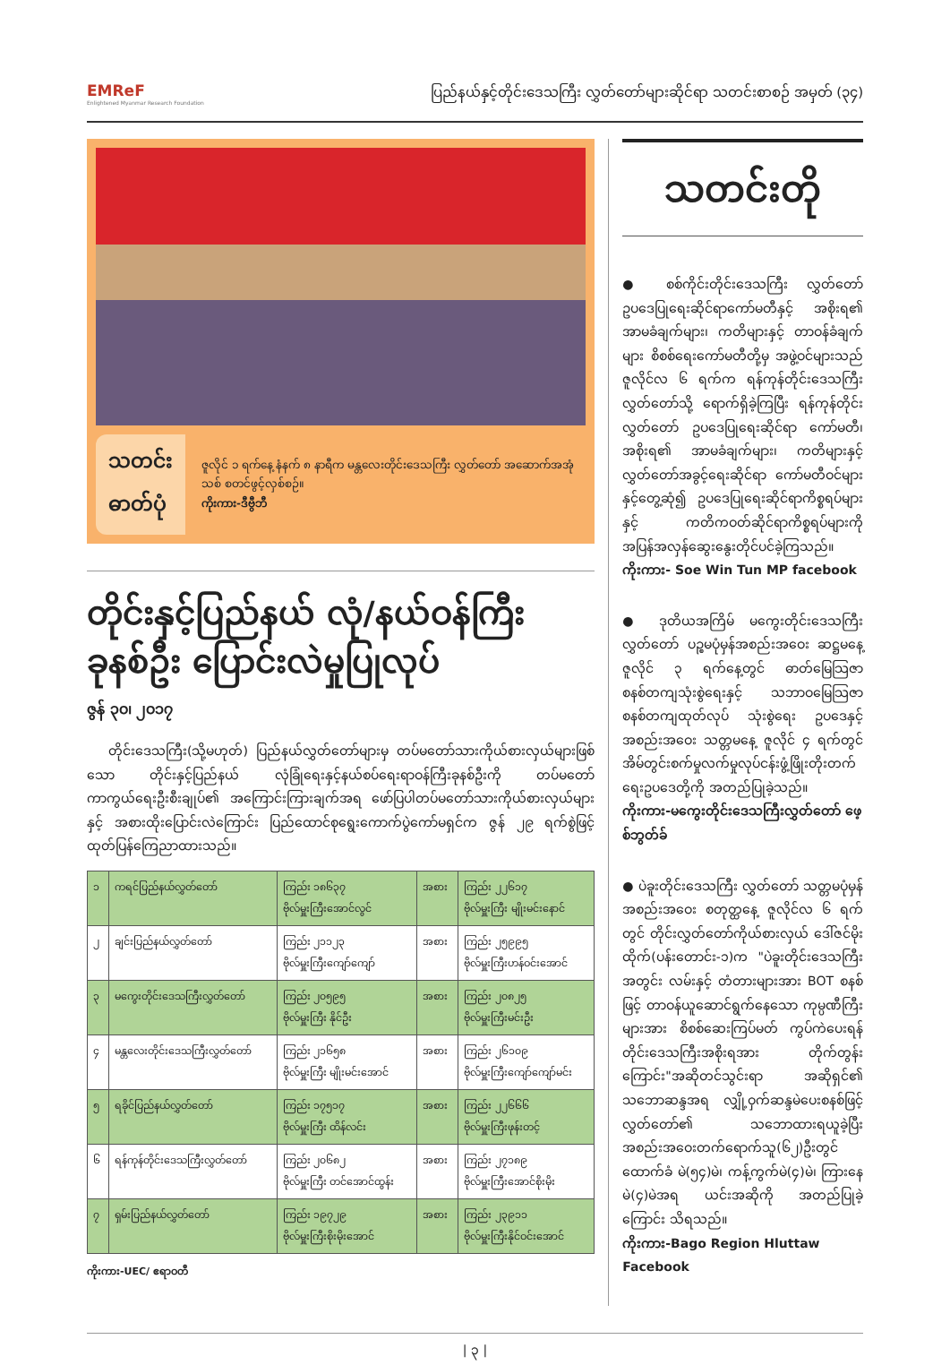EMReF
Enlightened Myanmar Research Foundation
ပြည်နယ်နှင့်တိုင်းဒေသကြီး လွှတ်တော်များဆိုင်ရာ သတင်းစာစဉ် အမှတ် (၃၄)
သတင်း
ဓာတ်ပုံ
ဇူလိုင် ၁ ရက်နေ့ နံနက် ၈ နာရီက မန္တလေးတိုင်းဒေသကြီး လွှတ်တော် အဆောက်အအုံသစ် စတင်ဖွင့်လှစ်စဉ်။
ကိုးကား-ဒီဗွီဘီ
တိုင်းနှင့်ပြည်နယ် လုံ/နယ်ဝန်ကြီး ခုနစ်ဦး ပြောင်းလဲမှုပြုလုပ်
ဇွန် ၃၀၊ ၂၀၁၇
တိုင်းဒေသကြီး(သို့မဟုတ်) ပြည်နယ်လွှတ်တော်များမှ တပ်မတော်သားကိုယ်စားလှယ်များဖြစ်သော တိုင်းနှင့်ပြည်နယ် လုံခြုံရေးနှင့်နယ်စပ်ရေးရာဝန်ကြီးခုနစ်ဦးကို တပ်မတော်ကာကွယ်ရေးဦးစီးချုပ်၏ အကြောင်းကြားချက်အရ ဖော်ပြပါတပ်မတော်သားကိုယ်စားလှယ်များနှင့် အစားထိုးပြောင်းလဲကြောင်း ပြည်ထောင်စုရွေးကောက်ပွဲကော်မရှင်က ဇွန် ၂၉ ရက်စွဲဖြင့် ထုတ်ပြန်ကြေညာထားသည်။
| ၁ | ကရင်ပြည်နယ်လွှတ်တော် | ကြည်း ၁၈၆၃၇ ဗိုလ်မှူးကြီးအောင်လွင် | အစား | ကြည်း ၂၂၆၁၇ ဗိုလ်မှူးကြီး မျိုးမင်းနောင် |
| ၂ | ချင်းပြည်နယ်လွှတ်တော် | ကြည်း ၂၁၁၂၃ ဗိုလ်မှူးကြီးကျော်ကျော် | အစား | ကြည်း ၂၅၉၉၅ ဗိုလ်မှူးကြီးဟန်ဝင်းအောင် |
| ၃ | မကွေးတိုင်းဒေသကြီးလွှတ်တော် | ကြည်း ၂၀၅၉၅ ဗိုလ်မှူးကြီး နိုင်ဦး | အစား | ကြည်း ၂၀၈၂၅ ဗိုလ်မှူးကြီးမင်းဦး |
| ၄ | မန္တလေးတိုင်းဒေသကြီးလွှတ်တော် | ကြည်း ၂၁၆၅၈ ဗိုလ်မှူးကြီး မျိုးမင်းအောင် | အစား | ကြည်း ၂၆၁၀၉ ဗိုလ်မှူးကြီးကျော်ကျော်မင်း |
| ၅ | ရခိုင်ပြည်နယ်လွှတ်တော် | ကြည်း ၁၇၅၁၇ ဗိုလ်မှူးကြီး ထိန်လင်း | အစား | ကြည်း ၂၂၆၆၆ ဗိုလ်မှူးကြီးဖုန်းတင့် |
| ၆ | ရန်ကုန်တိုင်းဒေသကြီးလွှတ်တော် | ကြည်း ၂၀၆၈၂ ဗိုလ်မှူးကြီး တင်အောင်ထွန်း | အစား | ကြည်း ၂၇၁၈၉ ဗိုလ်မှူးကြီးအောင်စိုးမိုး |
| ၇ | ရှမ်းပြည်နယ်လွှတ်တော် | ကြည်း ၁၉၇၂၉ ဗိုလ်မှူးကြီးစိုးမိုးအောင် | အစား | ကြည်း ၂၃၉၁၁ ဗိုလ်မှူးကြီးနိုင်ဝင်းအောင် |
ကိုးကား-UEC/ ဧရာဝတီ
သတင်းတို
● စစ်ကိုင်းတိုင်းဒေသကြီး လွှတ်တော် ဥပဒေပြုရေးဆိုင်ရာကော်မတီနှင့် အစိုးရ၏ အာမခံချက်များ၊ ကတိများနှင့် တာဝန်ခံချက်များ စိစစ်ရေးကော်မတီတို့မှ အဖွဲ့ဝင်များသည် ဇူလိုင်လ ၆ ရက်က ရန်ကုန်တိုင်းဒေသကြီးလွှတ်တော်သို့ ရောက်ရှိခဲ့ကြပြီး ရန်ကုန်တိုင်းလွှတ်တော် ဥပဒေပြုရေးဆိုင်ရာ ကော်မတီ၊ အစိုးရ၏ အာမခံချက်များ၊ ကတိများနှင့် လွှတ်တော်အခွင့်ရေးဆိုင်ရာ ကော်မတီဝင်များနှင့်တွေ့ဆုံ၍ ဥပဒေပြုရေးဆိုင်ရာကိစ္စရပ်များနှင့် ကတိကဝတ်ဆိုင်ရာကိစ္စရပ်များကို အပြန်အလှန်ဆွေးနွေးတိုင်ပင်ခဲ့ကြသည်။
ကိုးကား- Soe Win Tun MP facebook
● ဒုတိယအကြိမ် မကွေးတိုင်းဒေသကြီး လွှတ်တော် ပဉ္စမပုံမှန်အစည်းအဝေး ဆဋ္ဌမနေ့ ဇူလိုင် ၃ ရက်နေ့တွင် ဓာတ်မြေသြဇာ စနစ်တကျသုံးစွဲရေးနှင့် သဘာဝမြေသြဇာ စနစ်တကျထုတ်လုပ် သုံးစွဲရေး ဥပဒေနှင့် အစည်းအဝေး သတ္တမနေ့ ဇူလိုင် ၄ ရက်တွင် အိမ်တွင်းစက်မှုလက်မှုလုပ်ငန်းဖွံ့ဖြိုးတိုးတက်ရေးဥပဒေတို့ကို အတည်ပြုခဲ့သည်။
ကိုးကား-မကွေးတိုင်းဒေသကြီးလွှတ်တော် ဖေ့စ်ဘွတ်ခ်
● ပဲခူးတိုင်းဒေသကြီး လွှတ်တော် သတ္တမပုံမှန်အစည်းအဝေး စတုတ္ထနေ့ ဇူလိုင်လ ၆ ရက်တွင် တိုင်းလွှတ်တော်ကိုယ်စားလှယ် ဒေါ်ဇင်မိုးထိုက်(ပန်းတောင်း-၁)က "ပဲခူးတိုင်းဒေသကြီးအတွင်း လမ်းနှင့် တံတားများအား BOT စနစ်ဖြင့် တာဝန်ယူဆောင်ရွက်နေသော ကုမ္ပဏီကြီးများအား စိစစ်ဆေးကြပ်မတ် ကွပ်ကဲပေးရန် တိုင်းဒေသကြီးအစိုးရအား တိုက်တွန်းကြောင်း"အဆိုတင်သွင်းရာ အဆိုရှင်၏ သဘောဆန္ဒအရ လျှို့ဝှက်ဆန္ဒမဲပေးစနစ်ဖြင့် လွှတ်တော်၏ သဘောထားရယူခဲ့ပြီး အစည်းအဝေးတက်ရောက်သူ(၆၂)ဦးတွင် ထောက်ခံ မဲ(၅၄)မဲ၊ ကန့်ကွက်မဲ(၄)မဲ၊ ကြားနေမဲ(၄)မဲအရ ယင်းအဆိုကို အတည်ပြုခဲ့ကြောင်း သိရသည်။
ကိုးကား-Bago Region Hluttaw Facebook
| ၃ |